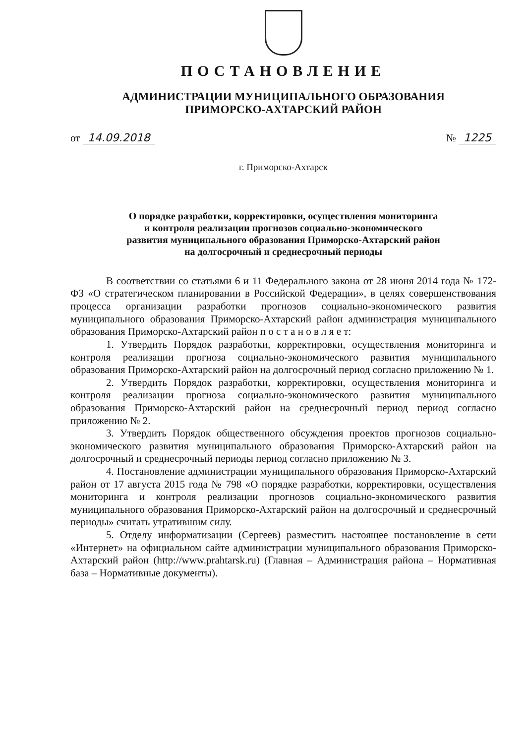ПОСТАНОВЛЕНИЕ
АДМИНИСТРАЦИИ МУНИЦИПАЛЬНОГО ОБРАЗОВАНИЯ
ПРИМОРСКО-АХТАРСКИЙ РАЙОН
от 14.09.2018 № 1225
г. Приморско-Ахтарск
О порядке разработки, корректировки, осуществления мониторинга
и контроля реализации прогнозов социально-экономического
развития муниципального образования Приморско-Ахтарский район
на долгосрочный и среднесрочный периоды
В соответствии со статьями 6 и 11 Федерального закона от 28 июня 2014 года № 172-ФЗ «О стратегическом планировании в Российской Федерации», в целях совершенствования процесса организации разработки прогнозов социально-экономического развития муниципального образования Приморско-Ахтарский район администрация муниципального образования Приморско-Ахтарский район п о с т а н о в л я е т:
1. Утвердить Порядок разработки, корректировки, осуществления мониторинга и контроля реализации прогноза социально-экономического развития муниципального образования Приморско-Ахтарский район на долгосрочный период согласно приложению № 1.
2. Утвердить Порядок разработки, корректировки, осуществления мониторинга и контроля реализации прогноза социально-экономического развития муниципального образования Приморско-Ахтарский район на среднесрочный период период согласно приложению № 2.
3. Утвердить Порядок общественного обсуждения проектов прогнозов социально-экономического развития муниципального образования Приморско-Ахтарский район на долгосрочный и среднесрочный периоды период согласно приложению № 3.
4. Постановление администрации муниципального образования Приморско-Ахтарский район от 17 августа 2015 года № 798 «О порядке разработки, корректировки, осуществления мониторинга и контроля реализации прогнозов социально-экономического развития муниципального образования Приморско-Ахтарский район на долгосрочный и среднесрочный периоды» считать утратившим силу.
5. Отделу информатизации (Сергеев) разместить настоящее постановление в сети «Интернет» на официальном сайте администрации муниципального образования Приморско-Ахтарский район (http://www.prahtarsk.ru) (Главная – Администрация района – Нормативная база – Нормативные документы).